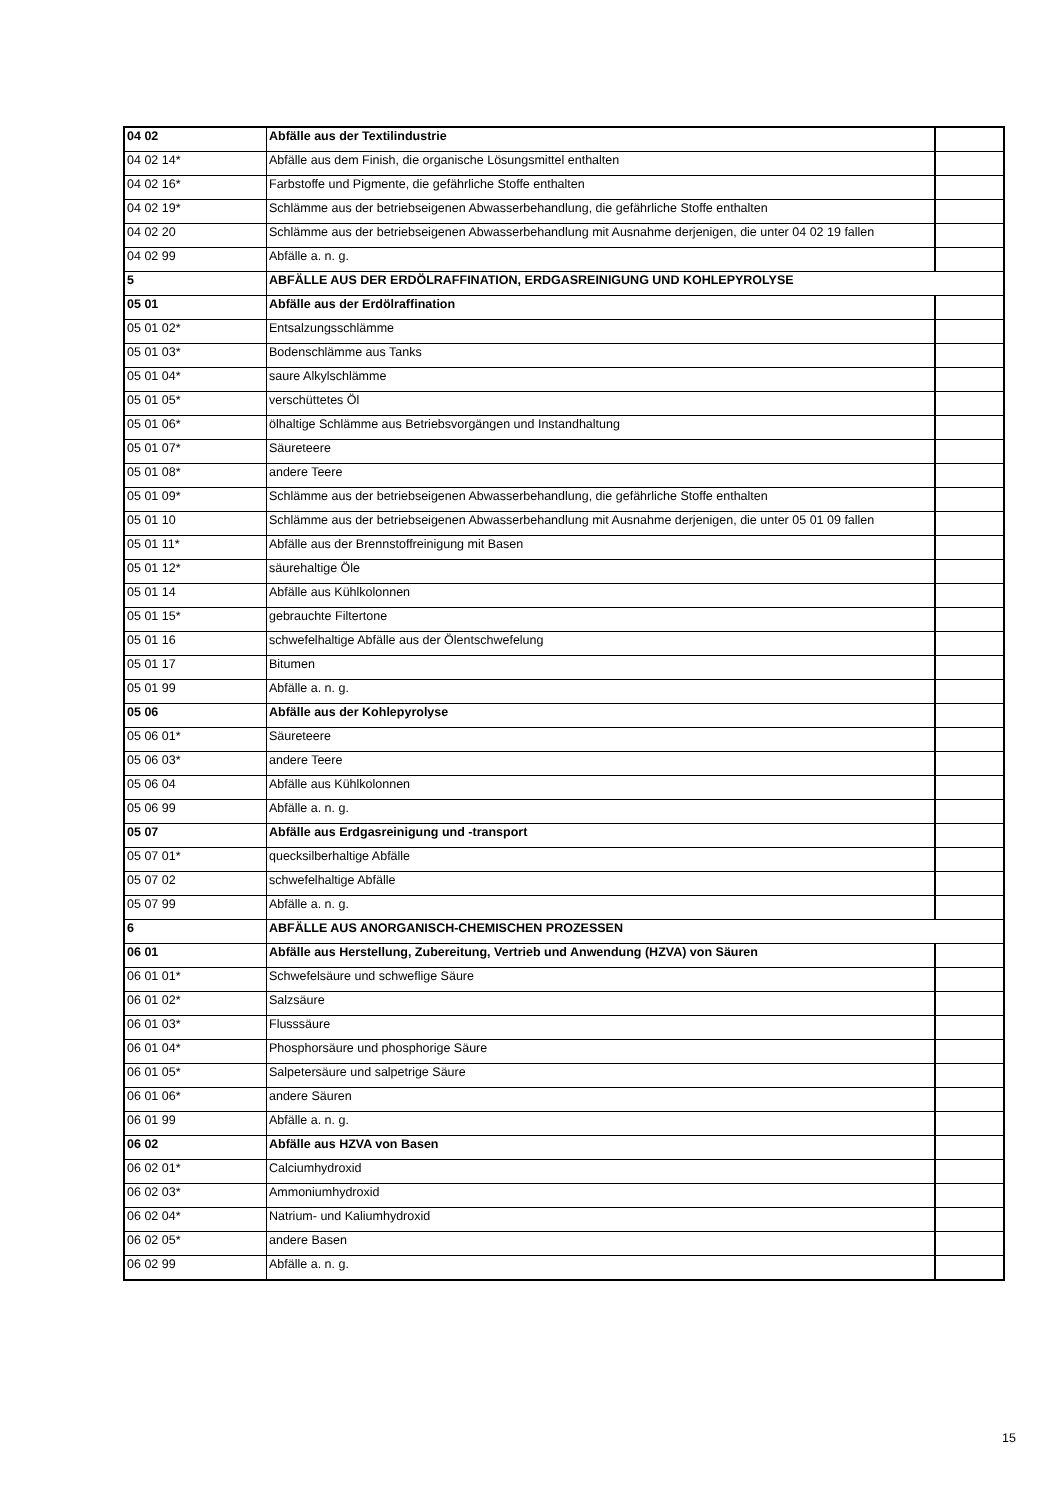| 04 02 | Abfälle aus der Textilindustrie | |
| 04 02 14* | Abfälle aus dem Finish, die organische Lösungsmittel enthalten | |
| 04 02 16* | Farbstoffe und Pigmente, die gefährliche Stoffe enthalten | |
| 04 02 19* | Schlämme aus der betriebseigenen Abwasserbehandlung, die gefährliche Stoffe enthalten | |
| 04 02 20 | Schlämme aus der betriebseigenen Abwasserbehandlung mit Ausnahme derjenigen, die unter 04 02 19 fallen | |
| 04 02 99 | Abfälle a. n. g. | |
| 5 | ABFÄLLE AUS DER ERDÖLRAFFINATION, ERDGASREINIGUNG UND KOHLEPYROLYSE | |
| 05 01 | Abfälle aus der Erdölraffination | |
| 05 01 02* | Entsalzungsschlämme | |
| 05 01 03* | Bodenschlämme aus Tanks | |
| 05 01 04* | saure Alkylschlämme | |
| 05 01 05* | verschüttetes Öl | |
| 05 01 06* | ölhaltige Schlämme aus Betriebsvorgängen und Instandhaltung | |
| 05 01 07* | Säureteere | |
| 05 01 08* | andere Teere | |
| 05 01 09* | Schlämme aus der betriebseigenen Abwasserbehandlung, die gefährliche Stoffe enthalten | |
| 05 01 10 | Schlämme aus der betriebseigenen Abwasserbehandlung mit Ausnahme derjenigen, die unter 05 01 09 fallen | |
| 05 01 11* | Abfälle aus der Brennstoffreinigung mit Basen | |
| 05 01 12* | säurehaltige Öle | |
| 05 01 14 | Abfälle aus Kühlkolonnen | |
| 05 01 15* | gebrauchte Filtertone | |
| 05 01 16 | schwefelhaltige Abfälle aus der Ölentschwefelung | |
| 05 01 17 | Bitumen | |
| 05 01 99 | Abfälle a. n. g. | |
| 05 06 | Abfälle aus der Kohlepyrolyse | |
| 05 06 01* | Säureteere | |
| 05 06 03* | andere Teere | |
| 05 06 04 | Abfälle aus Kühlkolonnen | |
| 05 06 99 | Abfälle a. n. g. | |
| 05 07 | Abfälle aus Erdgasreinigung und -transport | |
| 05 07 01* | quecksilberhaltige Abfälle | |
| 05 07 02 | schwefelhaltige Abfälle | |
| 05 07 99 | Abfälle a. n. g. | |
| 6 | ABFÄLLE AUS ANORGANISCH-CHEMISCHEN PROZESSEN | |
| 06 01 | Abfälle aus Herstellung, Zubereitung, Vertrieb und Anwendung (HZVA) von Säuren | |
| 06 01 01* | Schwefelsäure und schweflige Säure | |
| 06 01 02* | Salzsäure | |
| 06 01 03* | Flusssäure | |
| 06 01 04* | Phosphorsäure und phosphorige Säure | |
| 06 01 05* | Salpetersäure und salpetrige Säure | |
| 06 01 06* | andere Säuren | |
| 06 01 99 | Abfälle a. n. g. | |
| 06 02 | Abfälle aus HZVA von Basen | |
| 06 02 01* | Calciumhydroxid | |
| 06 02 03* | Ammoniumhydroxid | |
| 06 02 04* | Natrium- und Kaliumhydroxid | |
| 06 02 05* | andere Basen | |
| 06 02 99 | Abfälle a. n. g. | |
15